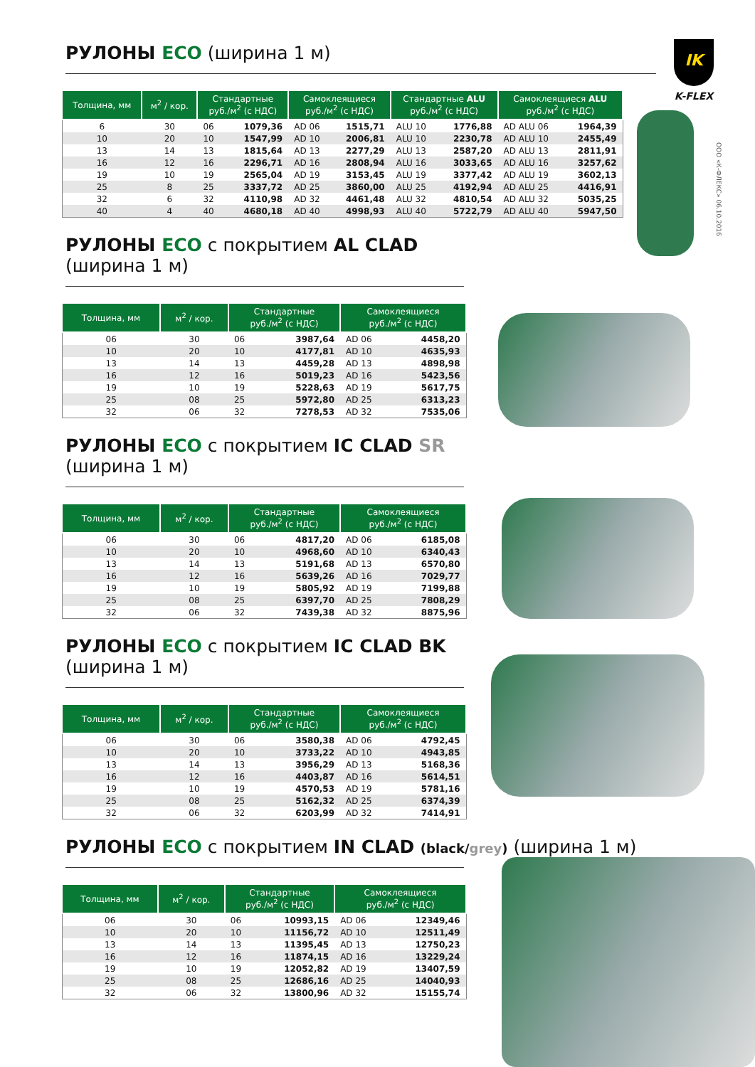IK
K-FLEX
ООО «К-ФЛЕКС» 06.10.2016
РУЛОНЫ ECO (ширина 1 м)
| Толщина, мм | м<sup>2</sup> / кор. | Стандартные руб./м<sup>2</sup> (с НДС) | | Самоклеящиеся руб./м<sup>2</sup> (с НДС) | | Стандартные ALU руб./м<sup>2</sup> (с НДС) | | Самоклеящиеся ALU руб./м<sup>2</sup> (с НДС) | |
| --- | --- | --- | --- | --- | --- | --- | --- | --- | --- |
| 6 | 30 | 06 | 1079,36 | AD 06 | 1515,71 | ALU 10 | 1776,88 | AD ALU 06 | 1964,39 |
| 10 | 20 | 10 | 1547,99 | AD 10 | 2006,81 | ALU 10 | 2230,78 | AD ALU 10 | 2455,49 |
| 13 | 14 | 13 | 1815,64 | AD 13 | 2277,29 | ALU 13 | 2587,20 | AD ALU 13 | 2811,91 |
| 16 | 12 | 16 | 2296,71 | AD 16 | 2808,94 | ALU 16 | 3033,65 | AD ALU 16 | 3257,62 |
| 19 | 10 | 19 | 2565,04 | AD 19 | 3153,45 | ALU 19 | 3377,42 | AD ALU 19 | 3602,13 |
| 25 | 8 | 25 | 3337,72 | AD 25 | 3860,00 | ALU 25 | 4192,94 | AD ALU 25 | 4416,91 |
| 32 | 6 | 32 | 4110,98 | AD 32 | 4461,48 | ALU 32 | 4810,54 | AD ALU 32 | 5035,25 |
| 40 | 4 | 40 | 4680,18 | AD 40 | 4998,93 | ALU 40 | 5722,79 | AD ALU 40 | 5947,50 |
РУЛОНЫ ECO с покрытием AL CLAD (ширина 1 м)
| Толщина, мм | м<sup>2</sup> / кор. | Стандартные руб./м<sup>2</sup> (с НДС) | | Самоклеящиеся руб./м<sup>2</sup> (с НДС) | |
| --- | --- | --- | --- | --- | --- |
| 06 | 30 | 06 | 3987,64 | AD 06 | 4458,20 |
| 10 | 20 | 10 | 4177,81 | AD 10 | 4635,93 |
| 13 | 14 | 13 | 4459,28 | AD 13 | 4898,98 |
| 16 | 12 | 16 | 5019,23 | AD 16 | 5423,56 |
| 19 | 10 | 19 | 5228,63 | AD 19 | 5617,75 |
| 25 | 08 | 25 | 5972,80 | AD 25 | 6313,23 |
| 32 | 06 | 32 | 7278,53 | AD 32 | 7535,06 |
РУЛОНЫ ECO с покрытием IC CLAD SR (ширина 1 м)
| Толщина, мм | м<sup>2</sup> / кор. | Стандартные руб./м<sup>2</sup> (с НДС) | | Самоклеящиеся руб./м<sup>2</sup> (с НДС) | |
| --- | --- | --- | --- | --- | --- |
| 06 | 30 | 06 | 4817,20 | AD 06 | 6185,08 |
| 10 | 20 | 10 | 4968,60 | AD 10 | 6340,43 |
| 13 | 14 | 13 | 5191,68 | AD 13 | 6570,80 |
| 16 | 12 | 16 | 5639,26 | AD 16 | 7029,77 |
| 19 | 10 | 19 | 5805,92 | AD 19 | 7199,88 |
| 25 | 08 | 25 | 6397,70 | AD 25 | 7808,29 |
| 32 | 06 | 32 | 7439,38 | AD 32 | 8875,96 |
РУЛОНЫ ECO с покрытием IC CLAD BK (ширина 1 м)
| Толщина, мм | м<sup>2</sup> / кор. | Стандартные руб./м<sup>2</sup> (с НДС) | | Самоклеящиеся руб./м<sup>2</sup> (с НДС) | |
| --- | --- | --- | --- | --- | --- |
| 06 | 30 | 06 | 3580,38 | AD 06 | 4792,45 |
| 10 | 20 | 10 | 3733,22 | AD 10 | 4943,85 |
| 13 | 14 | 13 | 3956,29 | AD 13 | 5168,36 |
| 16 | 12 | 16 | 4403,87 | AD 16 | 5614,51 |
| 19 | 10 | 19 | 4570,53 | AD 19 | 5781,16 |
| 25 | 08 | 25 | 5162,32 | AD 25 | 6374,39 |
| 32 | 06 | 32 | 6203,99 | AD 32 | 7414,91 |
РУЛОНЫ ECO с покрытием IN CLAD (black/grey) (ширина 1 м)
| Толщина, мм | м<sup>2</sup> / кор. | Стандартные руб./м<sup>2</sup> (с НДС) | | Самоклеящиеся руб./м<sup>2</sup> (с НДС) | |
| --- | --- | --- | --- | --- | --- |
| 06 | 30 | 06 | 10993,15 | AD 06 | 12349,46 |
| 10 | 20 | 10 | 11156,72 | AD 10 | 12511,49 |
| 13 | 14 | 13 | 11395,45 | AD 13 | 12750,23 |
| 16 | 12 | 16 | 11874,15 | AD 16 | 13229,24 |
| 19 | 10 | 19 | 12052,82 | AD 19 | 13407,59 |
| 25 | 08 | 25 | 12686,16 | AD 25 | 14040,93 |
| 32 | 06 | 32 | 13800,96 | AD 32 | 15155,74 |